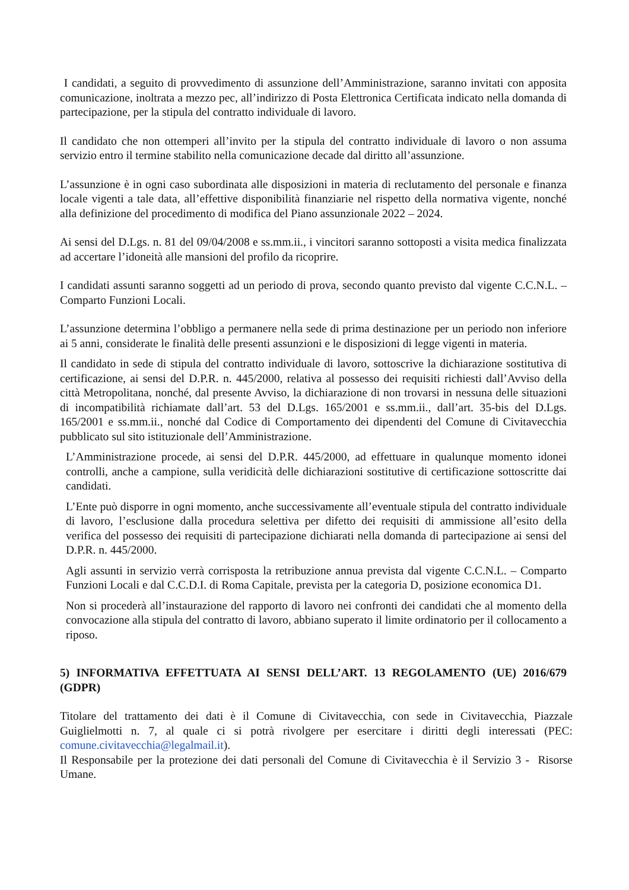I candidati, a seguito di provvedimento di assunzione dell’Amministrazione, saranno invitati con apposita comunicazione, inoltrata a mezzo pec, all’indirizzo di Posta Elettronica Certificata indicato nella domanda di partecipazione, per la stipula del contratto individuale di lavoro.
Il candidato che non ottemperi all’invito per la stipula del contratto individuale di lavoro o non assuma servizio entro il termine stabilito nella comunicazione decade dal diritto all’assunzione.
L’assunzione è in ogni caso subordinata alle disposizioni in materia di reclutamento del personale e finanza locale vigenti a tale data, all’effettive disponibilità finanziarie nel rispetto della normativa vigente, nonché alla definizione del procedimento di modifica del Piano assunzionale 2022 – 2024.
Ai sensi del D.Lgs. n. 81 del 09/04/2008 e ss.mm.ii., i vincitori saranno sottoposti a visita medica finalizzata ad accertare l’idoneità alle mansioni del profilo da ricoprire.
I candidati assunti saranno soggetti ad un periodo di prova, secondo quanto previsto dal vigente C.C.N.L. – Comparto Funzioni Locali.
L’assunzione determina l’obbligo a permanere nella sede di prima destinazione per un periodo non inferiore ai 5 anni, considerate le finalità delle presenti assunzioni e le disposizioni di legge vigenti in materia.
Il candidato in sede di stipula del contratto individuale di lavoro, sottoscrive la dichiarazione sostitutiva di certificazione, ai sensi del D.P.R. n. 445/2000, relativa al possesso dei requisiti richiesti dall’Avviso della città Metropolitana, nonché, dal presente Avviso, la dichiarazione di non trovarsi in nessuna delle situazioni di incompatibilità richiamate dall’art. 53 del D.Lgs. 165/2001 e ss.mm.ii., dall’art. 35-bis del D.Lgs. 165/2001 e ss.mm.ii., nonché dal Codice di Comportamento dei dipendenti del Comune di Civitavecchia pubblicato sul sito istituzionale dell’Amministrazione.
L’Amministrazione procede, ai sensi del D.P.R. 445/2000, ad effettuare in qualunque momento idonei controlli, anche a campione, sulla veridicità delle dichiarazioni sostitutive di certificazione sottoscritte dai candidati.
L’Ente può disporre in ogni momento, anche successivamente all’eventuale stipula del contratto individuale di lavoro, l’esclusione dalla procedura selettiva per difetto dei requisiti di ammissione all’esito della verifica del possesso dei requisiti di partecipazione dichiarati nella domanda di partecipazione ai sensi del D.P.R. n. 445/2000.
Agli assunti in servizio verrà corrisposta la retribuzione annua prevista dal vigente C.C.N.L. – Comparto Funzioni Locali e dal C.C.D.I. di Roma Capitale, prevista per la categoria D, posizione economica D1.
Non si procederà all’instaurazione del rapporto di lavoro nei confronti dei candidati che al momento della convocazione alla stipula del contratto di lavoro, abbiano superato il limite ordinatorio per il collocamento a riposo.
5) INFORMATIVA EFFETTUATA AI SENSI DELL’ART. 13 REGOLAMENTO (UE) 2016/679 (GDPR)
Titolare del trattamento dei dati è il Comune di Civitavecchia, con sede in Civitavecchia, Piazzale Guiglielmotti n. 7, al quale ci si potrà rivolgere per esercitare i diritti degli interessati (PEC: comune.civitavecchia@legalmail.it).
Il Responsabile per la protezione dei dati personali del Comune di Civitavecchia è il Servizio 3 - Risorse Umane.